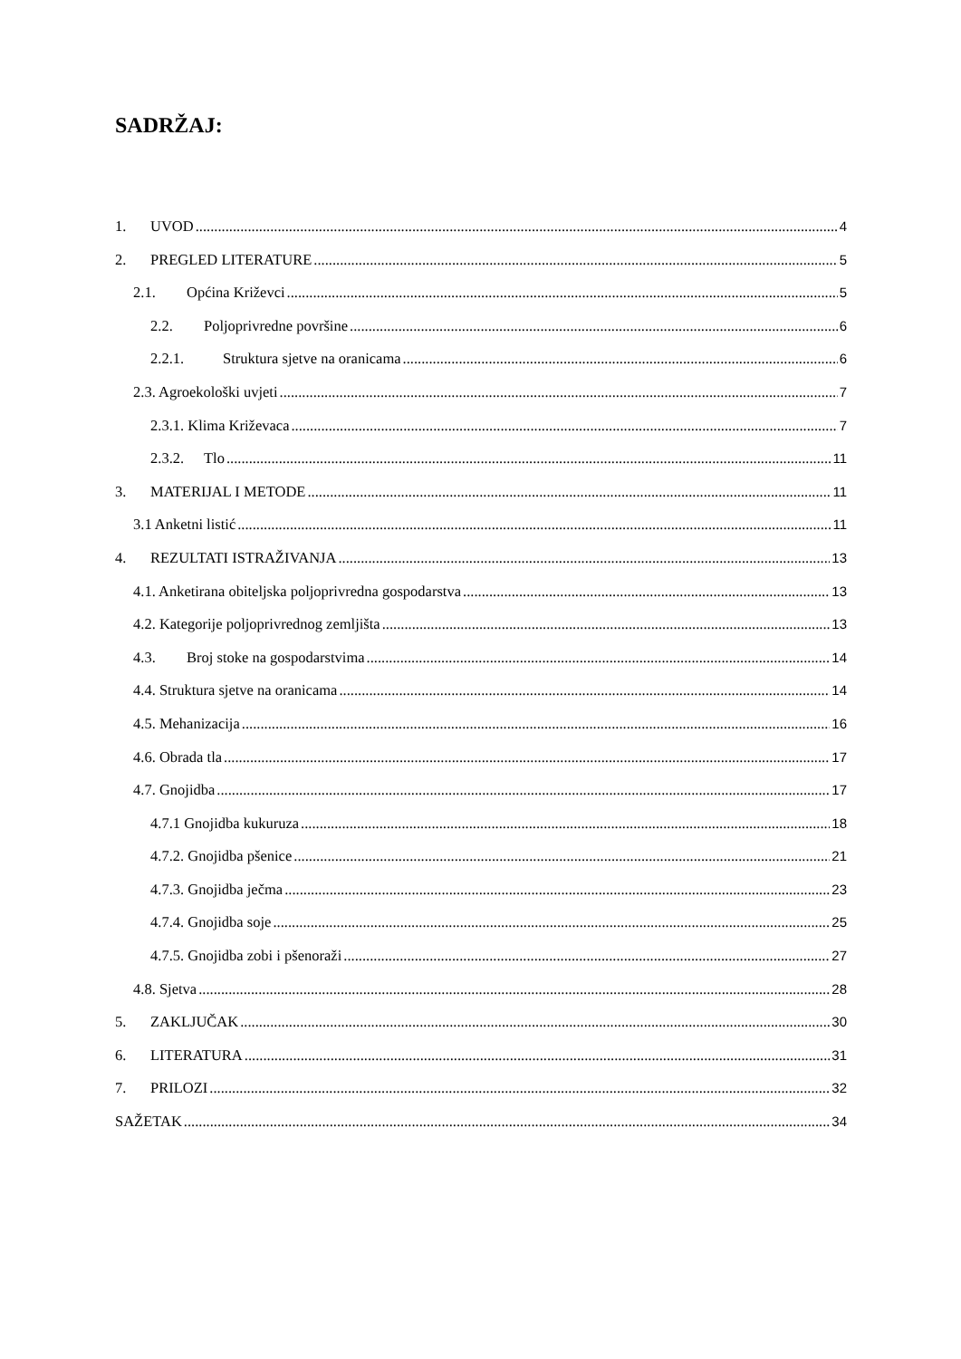SADRŽAJ:
1. UVOD 4
2. PREGLED LITERATURE 5
2.1. Općina Križevci 5
2.2. Poljoprivredne površine 6
2.2.1. Struktura sjetve na oranicama 6
2.3. Agroekološki uvjeti 7
2.3.1. Klima Križevaca 7
2.3.2. Tlo 11
3. MATERIJAL I METODE 11
3.1 Anketni listić 11
4. REZULTATI ISTRAŽIVANJA 13
4.1. Anketirana obiteljska poljoprivredna gospodarstva 13
4.2. Kategorije poljoprivrednog zemljišta 13
4.3. Broj stoke na gospodarstvima 14
4.4. Struktura sjetve na oranicama 14
4.5. Mehanizacija 16
4.6. Obrada tla 17
4.7. Gnojidba 17
4.7.1 Gnojidba kukuruza 18
4.7.2. Gnojidba pšenice 21
4.7.3. Gnojidba ječma 23
4.7.4. Gnojidba soje 25
4.7.5. Gnojidba zobi i pšenoraži 27
4.8. Sjetva 28
5. ZAKLJUČAK 30
6. LITERATURA 31
7. PRILOZI 32
SAŽETAK 34